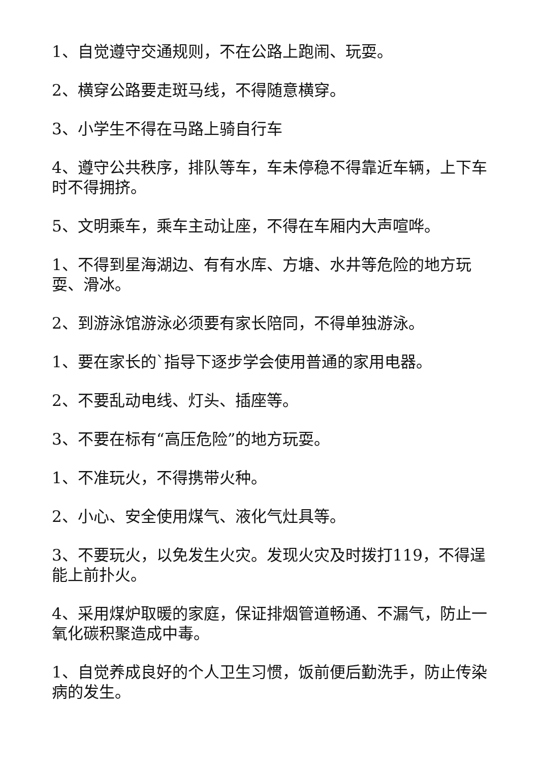1、自觉遵守交通规则，不在公路上跑闹、玩耍。
2、横穿公路要走斑马线，不得随意横穿。
3、小学生不得在马路上骑自行车
4、遵守公共秩序，排队等车，车未停稳不得靠近车辆，上下车时不得拥挤。
5、文明乘车，乘车主动让座，不得在车厢内大声喧哗。
1、不得到星海湖边、有有水库、方塘、水井等危险的地方玩耍、滑冰。
2、到游泳馆游泳必须要有家长陪同，不得单独游泳。
1、要在家长的`指导下逐步学会使用普通的家用电器。
2、不要乱动电线、灯头、插座等。
3、不要在标有“高压危险”的地方玩耍。
1、不准玩火，不得携带火种。
2、小心、安全使用煤气、液化气灶具等。
3、不要玩火，以免发生火灾。发现火灾及时拨打119，不得逞能上前扑火。
4、采用煤炉取暖的家庭，保证排烟管道畅通、不漏气，防止一氧化碳积聚造成中毒。
1、自觉养成良好的个人卫生习惯，饭前便后勤洗手，防止传染病的发生。